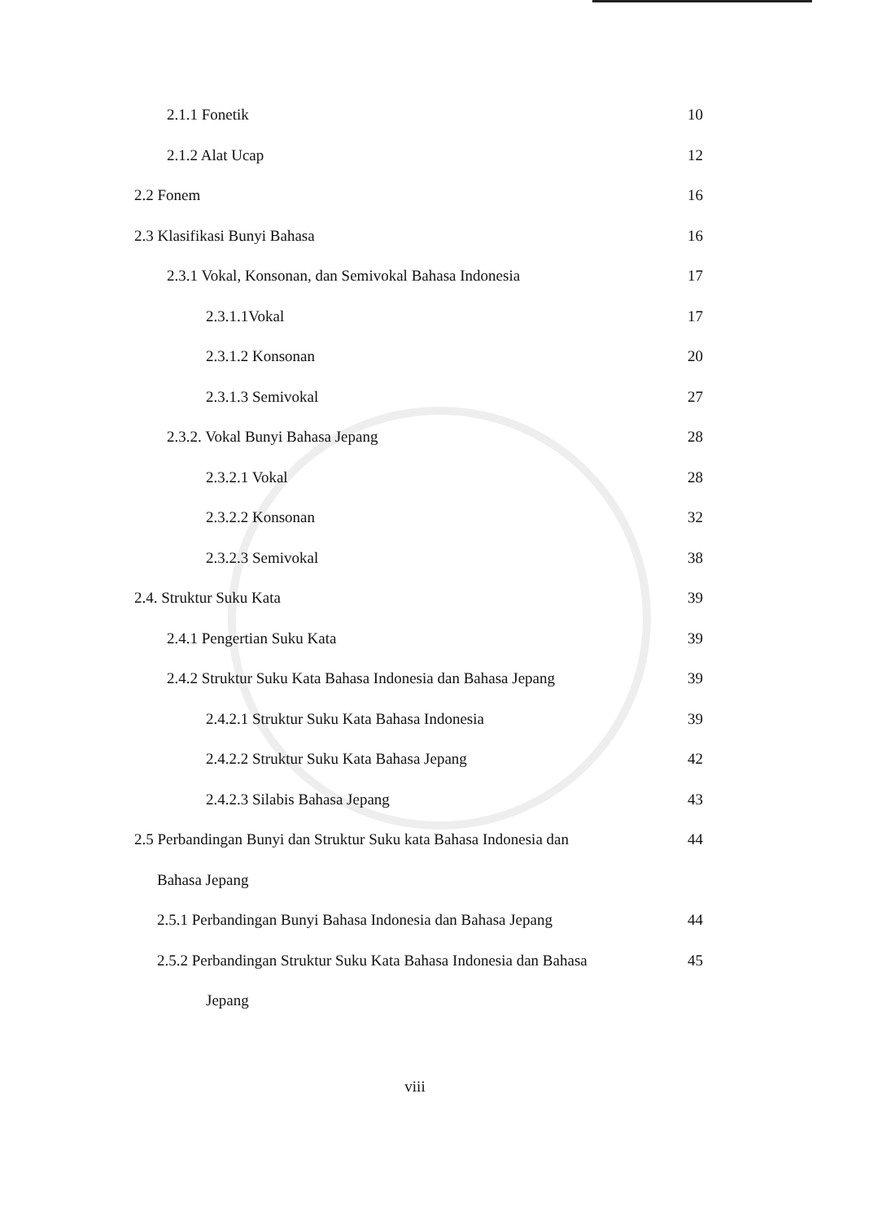2.1.1 Fonetik 10
2.1.2 Alat Ucap 12
2.2 Fonem 16
2.3 Klasifikasi Bunyi Bahasa 16
2.3.1 Vokal, Konsonan, dan Semivokal Bahasa Indonesia 17
2.3.1.1Vokal 17
2.3.1.2 Konsonan 20
2.3.1.3 Semivokal 27
2.3.2. Vokal Bunyi Bahasa Jepang 28
2.3.2.1 Vokal 28
2.3.2.2 Konsonan 32
2.3.2.3 Semivokal 38
2.4. Struktur Suku Kata 39
2.4.1 Pengertian Suku Kata 39
2.4.2 Struktur Suku Kata Bahasa Indonesia dan Bahasa Jepang 39
2.4.2.1 Struktur Suku Kata Bahasa Indonesia 39
2.4.2.2 Struktur Suku Kata Bahasa Jepang 42
2.4.2.3 Silabis Bahasa Jepang 43
2.5 Perbandingan Bunyi dan Struktur Suku kata Bahasa Indonesia dan 44
Bahasa Jepang
2.5.1 Perbandingan Bunyi Bahasa Indonesia dan Bahasa Jepang 44
2.5.2 Perbandingan Struktur Suku Kata Bahasa Indonesia dan Bahasa 45
Jepang
viii